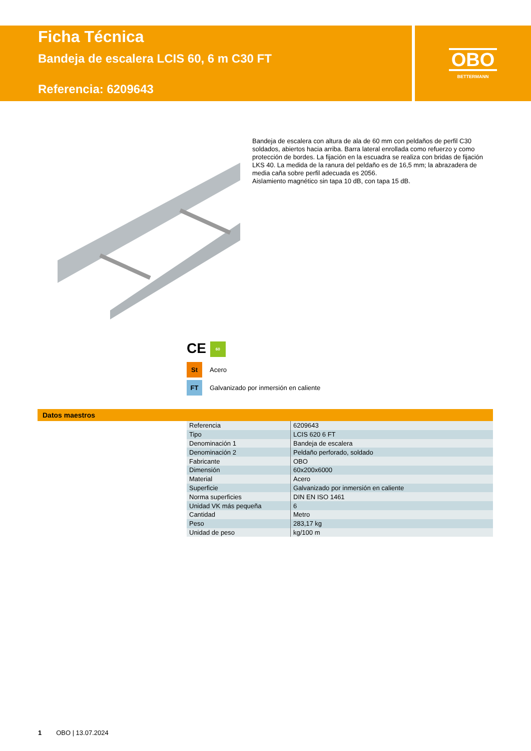Ficha Técnica
Bandeja de escalera LCIS 60, 6 m C30 FT
Referencia: 6209643
OBO
BETTERMANN
Bandeja de escalera con altura de ala de 60 mm con peldaños de perfil C30 soldados, abiertos hacia arriba. Barra lateral enrollada como refuerzo y como protección de bordes. La fijación en la escuadra se realiza con bridas de fijación LKS 40. La medida de la ranura del peldaño es de 16,5 mm; la abrazadera de media caña sobre perfil adecuada es 2056.
Aislamiento magnético sin tapa 10 dB, con tapa 15 dB.
CE 60
St
Acero
FT
Galvanizado por inmersión en caliente
Datos maestros
| Referencia | 6209643 |
| Tipo | LCIS 620 6 FT |
| Denominación 1 | Bandeja de escalera |
| Denominación 2 | Peldaño perforado, soldado |
| Fabricante | OBO |
| Dimensión | 60x200x6000 |
| Material | Acero |
| Superficie | Galvanizado por inmersión en caliente |
| Norma superficies | DIN EN ISO 1461 |
| Unidad VK más pequeña | 6 |
| Cantidad | Metro |
| Peso | 283,17 kg |
| Unidad de peso | kg/100 m |
1 OBO | 13.07.2024